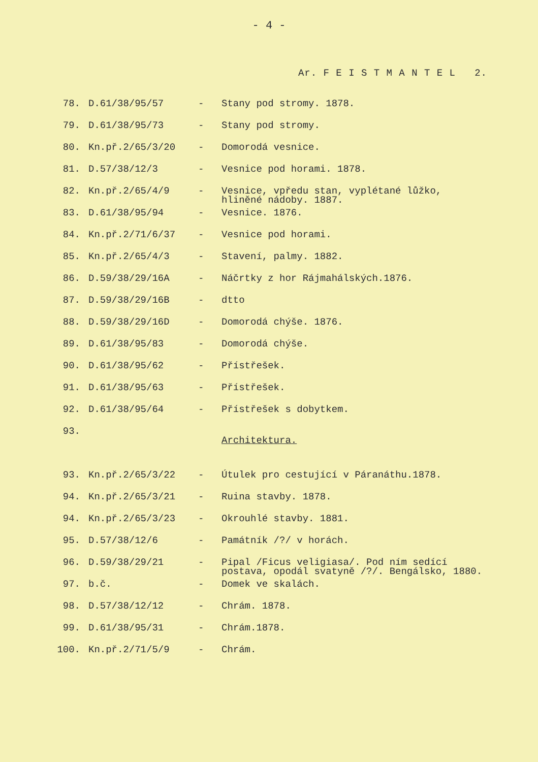- 4 -
Ar. F E I S T M A N T E L 2.
| 78. | D.61/38/95/57 | - | Stany pod stromy. 1878. |
| 79. | D.61/38/95/73 | - | Stany pod stromy. |
| 80. | Kn.př.2/65/3/20 | - | Domorodá vesnice. |
| 81. | D.57/38/12/3 | - | Vesnice pod horami. 1878. |
| 82. | Kn.př.2/65/4/9 | - | Vesnice, vpředu stan, vyplétané lůžko, hliněné nádoby. 1887. |
| 83. | D.61/38/95/94 | - | Vesnice. 1876. |
| 84. | Kn.př.2/71/6/37 | - | Vesnice pod horami. |
| 85. | Kn.př.2/65/4/3 | - | Stavení, palmy. 1882. |
| 86. | D.59/38/29/16A | - | Náčrtky z hor Rájmahálských.1876. |
| 87. | D.59/38/29/16B | - | dtto |
| 88. | D.59/38/29/16D | - | Domorodá chýše. 1876. |
| 89. | D.61/38/95/83 | - | Domorodá chýše. |
| 90. | D.61/38/95/62 | - | Přístřešek. |
| 91. | D.61/38/95/63 | - | Přístřešek. |
| 92. | D.61/38/95/64 | - | Přístřešek s dobytkem. |
| 93. | | | Architektura. |
| 93. | Kn.př.2/65/3/22 | - | Útulek pro cestující v Páranáthu.1878. |
| 94. | Kn.př.2/65/3/21 | - | Ruina stavby. 1878. |
| 94. | Kn.př.2/65/3/23 | - | Okrouhlé stavby. 1881. |
| 95. | D.57/38/12/6 | - | Památník /?/ v horách. |
| 96. | D.59/38/29/21 | - | Pipal /Ficus veligiasa/. Pod ním sedící postava, opodál svatyně /?/. Bengálsko, 1880. |
| 97. | b.č. | - | Domek ve skalách. |
| 98. | D.57/38/12/12 | - | Chrám. 1878. |
| 99. | D.61/38/95/31 | - | Chrám.1878. |
| 100. | Kn.př.2/71/5/9 | - | Chrám. |